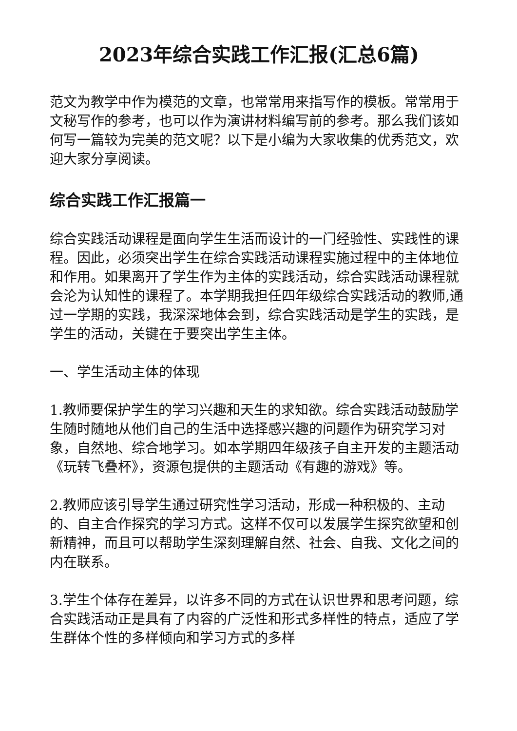2023年综合实践工作汇报(汇总6篇)
范文为教学中作为模范的文章，也常常用来指写作的模板。常常用于文秘写作的参考，也可以作为演讲材料编写前的参考。那么我们该如何写一篇较为完美的范文呢？以下是小编为大家收集的优秀范文，欢迎大家分享阅读。
综合实践工作汇报篇一
综合实践活动课程是面向学生生活而设计的一门经验性、实践性的课程。因此，必须突出学生在综合实践活动课程实施过程中的主体地位和作用。如果离开了学生作为主体的实践活动，综合实践活动课程就会沦为认知性的课程了。本学期我担任四年级综合实践活动的教师,通过一学期的实践，我深深地体会到，综合实践活动是学生的实践，是学生的活动，关键在于要突出学生主体。
一、学生活动主体的体现
1.教师要保护学生的学习兴趣和天生的求知欲。综合实践活动鼓励学生随时随地从他们自己的生活中选择感兴趣的问题作为研究学习对象，自然地、综合地学习。如本学期四年级孩子自主开发的主题活动《玩转飞叠杯》，资源包提供的主题活动《有趣的游戏》等。
2.教师应该引导学生通过研究性学习活动，形成一种积极的、主动的、自主合作探究的学习方式。这样不仅可以发展学生探究欲望和创新精神，而且可以帮助学生深刻理解自然、社会、自我、文化之间的内在联系。
3.学生个体存在差异，以许多不同的方式在认识世界和思考问题，综合实践活动正是具有了内容的广泛性和形式多样性的特点，适应了学生群体个性的多样倾向和学习方式的多样